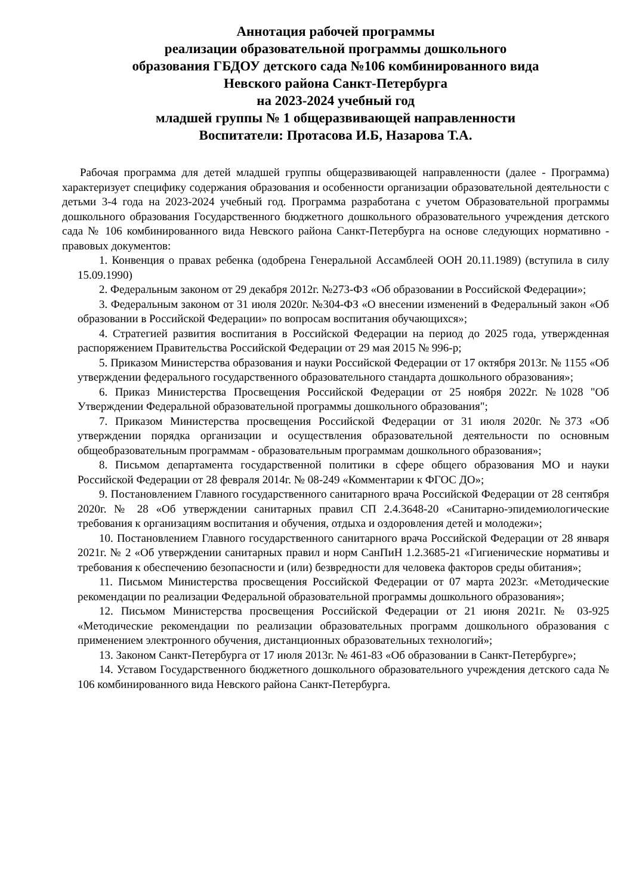Аннотация рабочей программы
реализации образовательной программы дошкольного
образования ГБДОУ детского сада №106 комбинированного вида
Невского района Санкт-Петербурга
на 2023-2024 учебный год
младшей группы № 1 общеразвивающей направленности
Воспитатели: Протасова И.Б, Назарова Т.А.
Рабочая программа для детей младшей группы общеразвивающей направленности (далее - Программа) характеризует специфику содержания образования и особенности организации образовательной деятельности с детьми 3-4 года на 2023-2024 учебный год. Программа разработана с учетом Образовательной программы дошкольного образования Государственного бюджетного дошкольного образовательного учреждения детского сада № 106 комбинированного вида Невского района Санкт-Петербурга на основе следующих нормативно - правовых документов:
1. Конвенция о правах ребенка (одобрена Генеральной Ассамблеей ООН 20.11.1989) (вступила в силу 15.09.1990)
2. Федеральным законом от 29 декабря 2012г. №273-ФЗ «Об образовании в Российской Федерации»;
3. Федеральным законом от 31 июля 2020г. №304-ФЗ «О внесении изменений в Федеральный закон «Об образовании в Российской Федерации» по вопросам воспитания обучающихся»;
4. Стратегией развития воспитания в Российской Федерации на период до 2025 года, утвержденная распоряжением Правительства Российской Федерации от 29 мая 2015 № 996-р;
5. Приказом Министерства образования и науки Российской Федерации от 17 октября 2013г. № 1155 «Об утверждении федерального государственного образовательного стандарта дошкольного образования»;
6. Приказ Министерства Просвещения Российской Федерации от 25 ноября 2022г. №1028 "Об Утверждении Федеральной образовательной программы дошкольного образования";
7. Приказом Министерства просвещения Российской Федерации от 31 июля 2020г. №373 «Об утверждении порядка организации и осуществления образовательной деятельности по основным общеобразовательным программам - образовательным программам дошкольного образования»;
8. Письмом департамента государственной политики в сфере общего образования МО и науки Российской Федерации от 28 февраля 2014г. № 08-249 «Комментарии к ФГОС ДО»;
9. Постановлением Главного государственного санитарного врача Российской Федерации от 28 сентября 2020г. № 28 «Об утверждении санитарных правил СП 2.4.3648-20 «Санитарно-эпидемиологические требования к организациям воспитания и обучения, отдыха и оздоровления детей и молодежи»;
10. Постановлением Главного государственного санитарного врача Российской Федерации от 28 января 2021г. № 2 «Об утверждении санитарных правил и норм СанПиН 1.2.3685-21 «Гигиенические нормативы и требования к обеспечению безопасности и (или) безвредности для человека факторов среды обитания»;
11. Письмом Министерства просвещения Российской Федерации от 07 марта 2023г. «Методические рекомендации по реализации Федеральной образовательной программы дошкольного образования»;
12. Письмом Министерства просвещения Российской Федерации от 21 июня 2021г. № 03-925 «Методические рекомендации по реализации образовательных программ дошкольного образования с применением электронного обучения, дистанционных образовательных технологий»;
13. Законом Санкт-Петербурга от 17 июля 2013г. № 461-83 «Об образовании в Санкт-Петербурге»;
14. Уставом Государственного бюджетного дошкольного образовательного учреждения детского сада № 106 комбинированного вида Невского района Санкт-Петербурга.